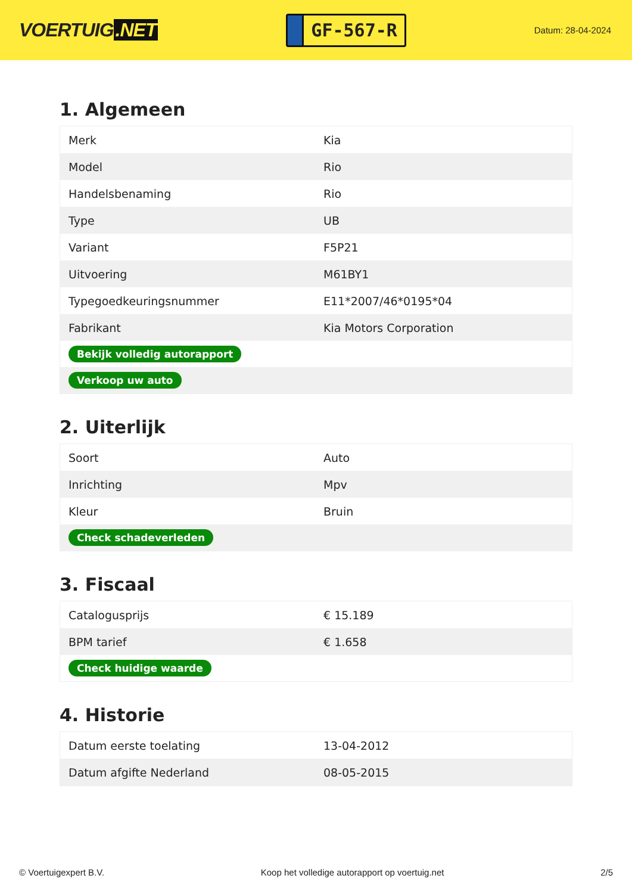VOERTUIG.NET
GF-567-R
Datum: 28-04-2024
1. Algemeen
| Merk | Kia |
| Model | Rio |
| Handelsbenaming | Rio |
| Type | UB |
| Variant | F5P21 |
| Uitvoering | M61BY1 |
| Typegoedkeuringsnummer | E11*2007/46*0195*04 |
| Fabrikant | Kia Motors Corporation |
| Bekijk volledig autorapport | |
| Verkoop uw auto | |
2. Uiterlijk
| Soort | Auto |
| Inrichting | Mpv |
| Kleur | Bruin |
| Check schadeverleden | |
3. Fiscaal
| Catalogusprijs | € 15.189 |
| BPM tarief | € 1.658 |
| Check huidige waarde | |
4. Historie
| Datum eerste toelating | 13-04-2012 |
| Datum afgifte Nederland | 08-05-2015 |
© Voertuigexpert B.V. Koop het volledige autorapport op voertuig.net 2/5